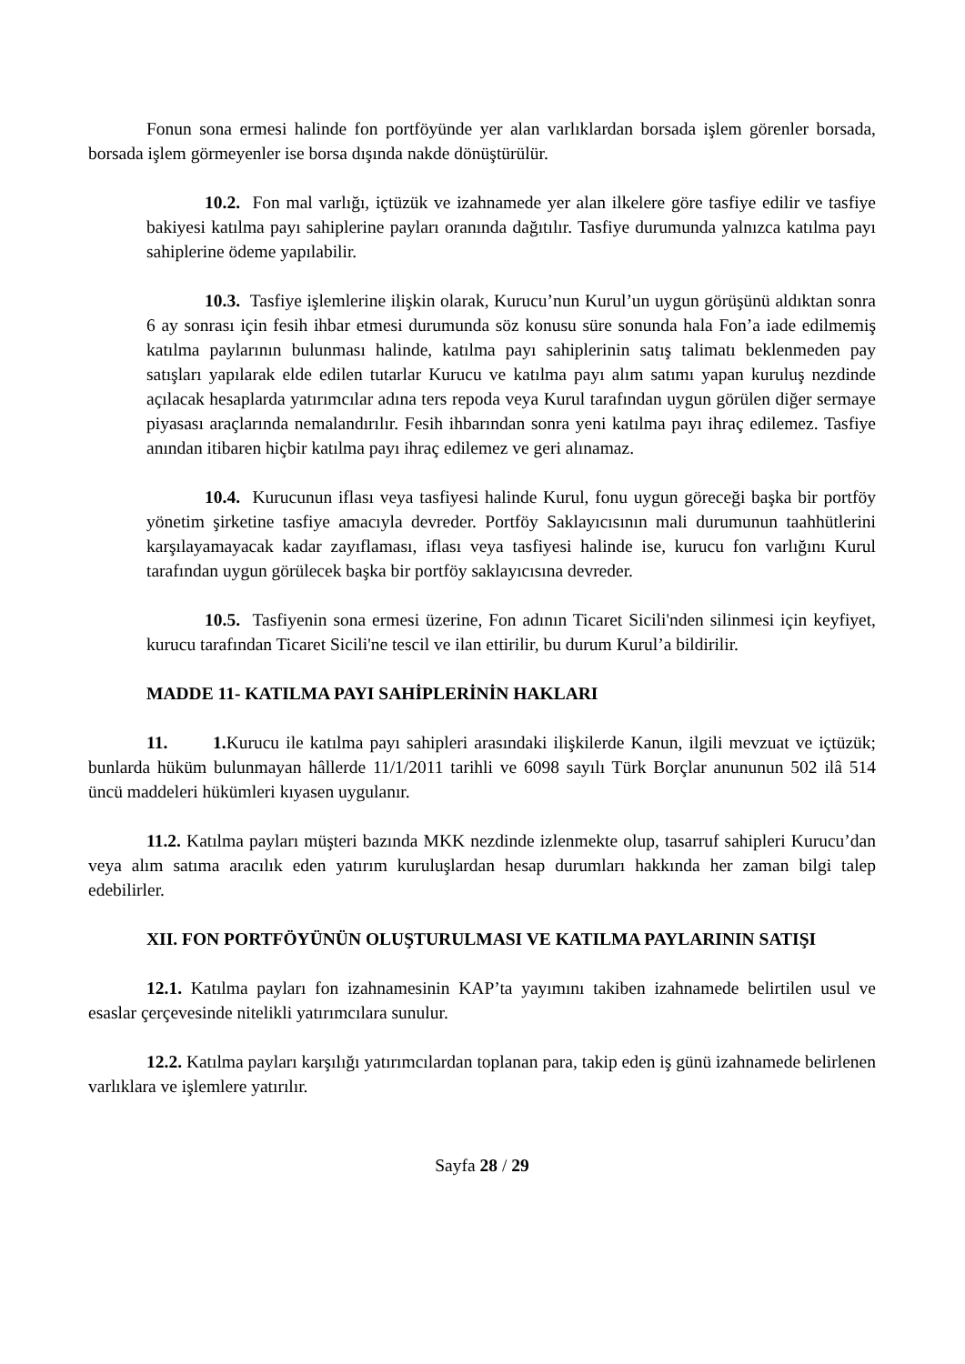Fonun sona ermesi halinde fon portföyünde yer alan varlıklardan borsada işlem görenler borsada, borsada işlem görmeyenler ise borsa dışında nakde dönüştürülür.
10.2. Fon mal varlığı, içtüzük ve izahnamede yer alan ilkelere göre tasfiye edilir ve tasfiye bakiyesi katılma payı sahiplerine payları oranında dağıtılır. Tasfiye durumunda yalnızca katılma payı sahiplerine ödeme yapılabilir.
10.3. Tasfiye işlemlerine ilişkin olarak, Kurucu’nun Kurul’un uygun görüşünü aldıktan sonra 6 ay sonrası için fesih ihbar etmesi durumunda söz konusu süre sonunda hala Fon’a iade edilmemiş katılma paylarının bulunması halinde, katılma payı sahiplerinin satış talimatı beklenmeden pay satışları yapılarak elde edilen tutarlar Kurucu ve katılma payı alım satımı yapan kuruluş nezdinde açılacak hesaplarda yatırımcılar adına ters repoda veya Kurul tarafından uygun görülen diğer sermaye piyasası araçlarında nemalandırılır. Fesih ihbarından sonra yeni katılma payı ihraç edilemez. Tasfiye anından itibaren hiçbir katılma payı ihraç edilemez ve geri alınamaz.
10.4. Kurucunun iflası veya tasfiyesi halinde Kurul, fonu uygun göreceği başka bir portföy yönetim şirketine tasfiye amacıyla devreder. Portföy Saklayıcısının mali durumunun taahhütlerini karşılayamayacak kadar zayıflaması, iflası veya tasfiyesi halinde ise, kurucu fon varlığını Kurul tarafından uygun görülecek başka bir portföy saklayıcısına devreder.
10.5. Tasfiyenin sona ermesi üzerine, Fon adının Ticaret Sicili'nden silinmesi için keyfiyet, kurucu tarafından Ticaret Sicili'ne tescil ve ilan ettirilir, bu durum Kurul’a bildirilir.
MADDE 11- KATILMA PAYI SAHİPLERİNİN HAKLARI
11. 1. Kurucu ile katılma payı sahipleri arasındaki ilişkilerde Kanun, ilgili mevzuat ve içtüzük; bunlarda hüküm bulunmayan hâllerde 11/1/2011 tarihli ve 6098 sayılı Türk Borçlar anununun 502 ilâ 514 üncü maddeleri hükümleri kıyasen uygulanır.
11.2. Katılma payları müşteri bazında MKK nezdinde izlenmekte olup, tasarruf sahipleri Kurucu’dan veya alım satıma aracılık eden yatırım kuruluşlardan hesap durumları hakkında her zaman bilgi talep edebilirler.
XII. FON PORTFÖYÜNÜN OLUŞTURULMASI VE KATILMA PAYLARININ SATIŞI
12.1. Katılma payları fon izahnamesinin KAP’ta yayımını takiben izahnamede belirtilen usul ve esaslar çerçevesinde nitelikli yatırımcılara sunulur.
12.2. Katılma payları karşılığı yatırımcılardan toplanan para, takip eden iş günü izahnamede belirlenen varlıklara ve işlemlere yatırılır.
Sayfa 28 / 29